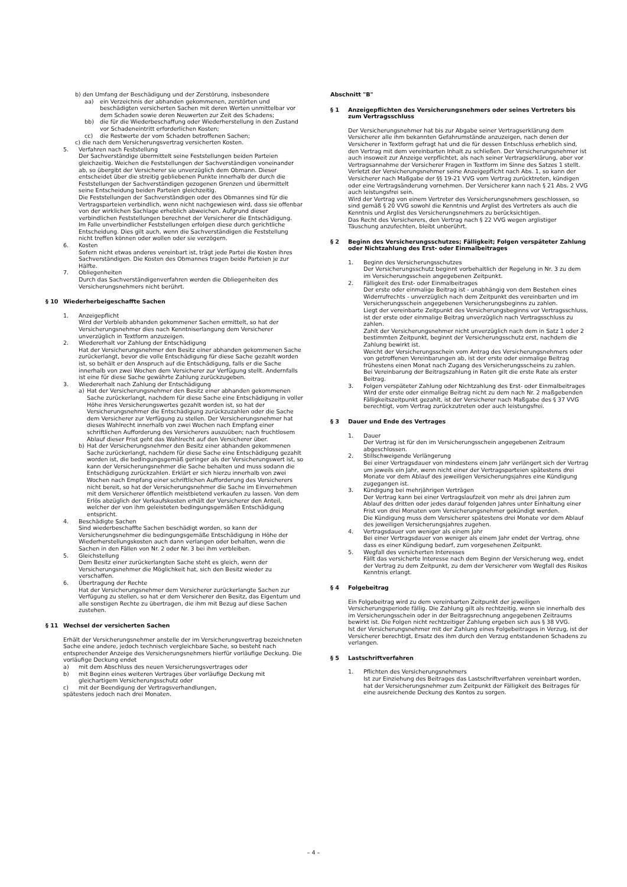b) den Umfang der Beschädigung und der Zerstörung, insbesondere
aa) ein Verzeichnis der abhanden gekommenen, zerstörten und beschädigten versicherten Sachen mit deren Werten unmittelbar vor dem Schaden sowie deren Neuwerten zur Zeit des Schadens;
bb) die für die Wiederbeschaffung oder Wiederherstellung in den Zustand vor Schadeneintritt erforderlichen Kosten;
cc) die Restwerte der vom Schaden betroffenen Sachen;
c) die nach dem Versicherungsvertrag versicherten Kosten.
5. Verfahren nach Feststellung
Der Sachverständige übermittelt seine Feststellungen beiden Parteien gleichzeitig. Weichen die Feststellungen der Sachverständigen voneinander ab, so übergibt der Versicherer sie unverzüglich dem Obmann. Dieser entscheidet über die streitig gebliebenen Punkte innerhalb der durch die Feststellungen der Sachverständigen gezogenen Grenzen und übermittelt seine Entscheidung beiden Parteien gleichzeitig.
Die Feststellungen der Sachverständigen oder des Obmannes sind für die Vertragsparteien verbindlich, wenn nicht nachgewiesen wird, dass sie offenbar von der wirklichen Sachlage erheblich abweichen. Aufgrund dieser verbindlichen Feststellungen berechnet der Versicherer die Entschädigung.
Im Falle unverbindlicher Feststellungen erfolgen diese durch gerichtliche Entscheidung. Dies gilt auch, wenn die Sachverständigen die Feststellung nicht treffen können oder wollen oder sie verzögern.
6. Kosten
Sofern nicht etwas anderes vereinbart ist, trägt jede Partei die Kosten ihres Sachverständigen. Die Kosten des Obmannes tragen beide Parteien je zur Hälfte.
7. Obliegenheiten
Durch das Sachverständigenverfahren werden die Obliegenheiten des Versicherungsnehmers nicht berührt.
§ 10 Wiederherbeigeschaffte Sachen
1. Anzeigepflicht
Wird der Verbleib abhanden gekommener Sachen ermittelt, so hat der Versicherungsnehmer dies nach Kenntniserlangung dem Versicherer unverzüglich in Textform anzuzeigen.
2. Wiedererhalt vor Zahlung der Entschädigung
Hat der Versicherungsnehmer den Besitz einer abhanden gekommenen Sache zurückerlangt, bevor die volle Entschädigung für diese Sache gezahlt worden ist, so behält er den Anspruch auf die Entschädigung, falls er die Sache innerhalb von zwei Wochen dem Versicherer zur Verfügung stellt. Andernfalls ist eine für diese Sache gewährte Zahlung zurückzugeben.
3. Wiedererhalt nach Zahlung der Entschädigung
a) Hat der Versicherungsnehmer den Besitz einer abhanden gekommenen Sache zurückerlangt, nachdem für diese Sache eine Entschädigung in voller Höhe ihres Versicherungswertes gezahlt worden ist, so hat der Versicherungsnehmer die Entschädigung zurückzuzahlen oder die Sache dem Versicherer zur Verfügung zu stellen. Der Versicherungsnehmer hat dieses Wahlrecht innerhalb von zwei Wochen nach Empfang einer schriftlichen Aufforderung des Versicherers auszuüben; nach fruchtlosem Ablauf dieser Frist geht das Wahlrecht auf den Versicherer über.
b) Hat der Versicherungsnehmer den Besitz einer abhanden gekommenen Sache zurückerlangt, nachdem für diese Sache eine Entschädigung gezahlt worden ist, die bedingungsgemäß geringer als der Versicherungswert ist, so kann der Versicherungsnehmer die Sache behalten und muss sodann die Entschädigung zurückzahlen. Erklärt er sich hierzu innerhalb von zwei Wochen nach Empfang einer schriftlichen Aufforderung des Versicherers nicht bereit, so hat der Versicherungsnehmer die Sache im Einvernehmen mit dem Versicherer öffentlich meistbietend verkaufen zu lassen. Von dem Erlös abzüglich der Verkaufskosten erhält der Versicherer den Anteil, welcher der von ihm geleisteten bedingungsgemäßen Entschädigung entspricht.
4. Beschädigte Sachen
Sind wiederbeschaffte Sachen beschädigt worden, so kann der Versicherungsnehmer die bedingungsgemäße Entschädigung in Höhe der Wiederherstellungskosten auch dann verlangen oder behalten, wenn die Sachen in den Fällen von Nr. 2 oder Nr. 3 bei ihm verbleiben.
5. Gleichstellung
Dem Besitz einer zurückerlangten Sache steht es gleich, wenn der Versicherungsnehmer die Möglichkeit hat, sich den Besitz wieder zu verschaffen.
6. Übertragung der Rechte
Hat der Versicherungsnehmer dem Versicherer zurückerlangte Sachen zur Verfügung zu stellen, so hat er dem Versicherer den Besitz, das Eigentum und alle sonstigen Rechte zu übertragen, die ihm mit Bezug auf diese Sachen zustehen.
§ 11 Wechsel der versicherten Sachen
Erhält der Versicherungsnehmer anstelle der im Versicherungsvertrag bezeichneten Sache eine andere, jedoch technisch vergleichbare Sache, so besteht nach entsprechender Anzeige des Versicherungsnehmers hierfür vorläufige Deckung. Die vorläufige Deckung endet
a) mit dem Abschluss des neuen Versicherungsvertrages oder
b) mit Beginn eines weiteren Vertrages über vorläufige Deckung mit gleichartigem Versicherungsschutz oder
c) mit der Beendigung der Vertragsverhandlungen,
spätestens jedoch nach drei Monaten.
Abschnitt "B"
§ 1 Anzeigepflichten des Versicherungsnehmers oder seines Vertreters bis zum Vertragsschluss
Der Versicherungsnehmer hat bis zur Abgabe seiner Vertragserklärung dem Versicherer alle ihm bekannten Gefahrumstände anzuzeigen, nach denen der Versicherer in Textform gefragt hat und die für dessen Entschluss erheblich sind, den Vertrag mit dem vereinbarten Inhalt zu schließen. Der Versicherungsnehmer ist auch insoweit zur Anzeige verpflichtet, als nach seiner Vertragserklärung, aber vor Vertragsannahme der Versicherer Fragen in Textform im Sinne des Satzes 1 stellt.
Verletzt der Versicherungsnehmer seine Anzeigepflicht nach Abs. 1, so kann der Versicherer nach Maßgabe der §§ 19-21 VVG vom Vertrag zurücktreten, kündigen oder eine Vertragsänderung vornehmen. Der Versicherer kann nach § 21 Abs. 2 VVG auch leistungsfrei sein.
Wird der Vertrag von einem Vertreter des Versicherungsnehmers geschlossen, so sind gemäß § 20 VVG sowohl die Kenntnis und Arglist des Vertreters als auch die Kenntnis und Arglist des Versicherungsnehmers zu berücksichtigen.
Das Recht des Versicherers, den Vertrag nach § 22 VVG wegen arglistiger Täuschung anzufechten, bleibt unberührt.
§ 2 Beginn des Versicherungsschutzes; Fälligkeit; Folgen verspäteter Zahlung oder Nichtzahlung des Erst- oder Einmalbeitrages
1. Beginn des Versicherungsschutzes
Der Versicherungsschutz beginnt vorbehaltlich der Regelung in Nr. 3 zu dem im Versicherungsschein angegebenen Zeitpunkt.
2. Fälligkeit des Erst- oder Einmalbeitrages
Der erste oder einmalige Beitrag ist - unabhängig von dem Bestehen eines Widerrufrechts - unverzüglich nach dem Zeitpunkt des vereinbarten und im Versicherungsschein angegebenen Versicherungsbeginns zu zahlen.
Liegt der vereinbarte Zeitpunkt des Versicherungsbeginns vor Vertragsschluss, ist der erste oder einmalige Beitrag unverzüglich nach Vertragsschluss zu zahlen.
Zahlt der Versicherungsnehmer nicht unverzüglich nach dem in Satz 1 oder 2 bestimmten Zeitpunkt, beginnt der Versicherungsschutz erst, nachdem die Zahlung bewirkt ist.
Weicht der Versicherungsschein vom Antrag des Versicherungsnehmers oder von getroffenen Vereinbarungen ab, ist der erste oder einmalige Beitrag frühestens einen Monat nach Zugang des Versicherungsscheins zu zahlen.
Bei Vereinbarung der Beitragszahlung in Raten gilt die erste Rate als erster Beitrag.
3. Folgen verspäteter Zahlung oder Nichtzahlung des Erst- oder Einmalbeitrages
Wird der erste oder einmalige Beitrag nicht zu dem nach Nr. 2 maßgebenden Fälligkeitszeitpunkt gezahlt, ist der Versicherer nach Maßgabe des § 37 VVG berechtigt, vom Vertrag zurückzutreten oder auch leistungsfrei.
§ 3 Dauer und Ende des Vertrages
1. Dauer
Der Vertrag ist für den im Versicherungsschein angegebenen Zeitraum abgeschlossen.
2. Stillschweigende Verlängerung
Bei einer Vertragsdauer von mindestens einem Jahr verlängert sich der Vertrag um jeweils ein Jahr, wenn nicht einer der Vertragsparteien spätestens drei Monate vor dem Ablauf des jeweiligen Versicherungsjahres eine Kündigung zugegangen ist.
3. Kündigung bei mehrjährigen Verträgen
Der Vertrag kann bei einer Vertragslaufzeit von mehr als drei Jahren zum Ablauf des dritten oder jedes darauf folgenden Jahres unter Einhaltung einer Frist von drei Monaten vom Versicherungsnehmer gekündigt werden.
Die Kündigung muss dem Versicherer spätestens drei Monate vor dem Ablauf des jeweiligen Versicherungsjahres zugehen.
4. Vertragsdauer von weniger als einem Jahr
Bei einer Vertragsdauer von weniger als einem Jahr endet der Vertrag, ohne dass es einer Kündigung bedarf, zum vorgesehenen Zeitpunkt.
5. Wegfall des versicherten Interesses
Fällt das versicherte Interesse nach dem Beginn der Versicherung weg, endet der Vertrag zu dem Zeitpunkt, zu dem der Versicherer vom Wegfall des Risikos Kenntnis erlangt.
§ 4 Folgebeitrag
Ein Folgebeitrag wird zu dem vereinbarten Zeitpunkt der jeweiligen Versicherungsperiode fällig. Die Zahlung gilt als rechtzeitig, wenn sie innerhalb des im Versicherungsschein oder in der Beitragsrechnung angegebenen Zeitraums bewirkt ist. Die Folgen nicht rechtzeitiger Zahlung ergeben sich aus § 38 VVG.
Ist der Versicherungsnehmer mit der Zahlung eines Folgebeitrages in Verzug, ist der Versicherer berechtigt, Ersatz des ihm durch den Verzug entstandenen Schadens zu verlangen.
§ 5 Lastschriftverfahren
1. Pflichten des Versicherungsnehmers
Ist zur Einziehung des Beitrages das Lastschriftverfahren vereinbart worden, hat der Versicherungsnehmer zum Zeitpunkt der Fälligkeit des Beitrages für eine ausreichende Deckung des Kontos zu sorgen.
– 4 –